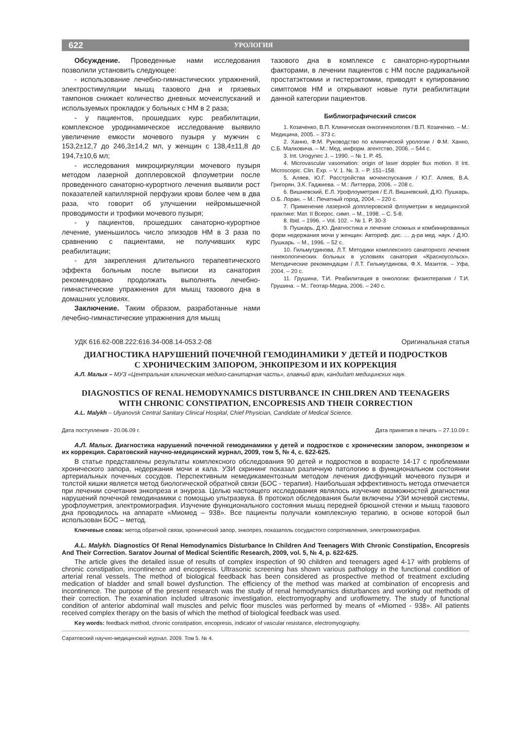622 УРОЛОГИЯ
Обсуждение. Проведенные нами исследования позволили установить следующее:
- использование лечебно-гимнастических упражнений, электростимуляции мышц тазового дна и грязевых тампонов снижает количество дневных мочеиспусканий и используемых прокладок у больных с НМ в 2 раза;
- у пациентов, прошедших курс реабилитации, комплексное уродинамическое исследование выявило увеличение емкости мочевого пузыря у мужчин с 153,2±12,7 до 246,3±14,2 мл, у женщин с 138,4±11,8 до 194,7±10,6 мл;
- исследования микроциркуляции мочевого пузыря методом лазерной допплеровской флоуметрии после проведенного санаторно-курортного лечения выявили рост показателей капиллярной перфузии крови более чем в два раза, что говорит об улучшении нейромышечной проводимости и трофики мочевого пузыря;
- у пациентов, прошедших санаторно-курортное лечение, уменьшилось число эпизодов НМ в 3 раза по сравнению с пациентами, не получивших курс реабилитации;
- для закрепления длительного терапевтического эффекта больным после выписки из санатория рекомендовано продолжать выполнять лечебно-гимнастические упражнения для мышц тазового дна в домашних условиях.
Заключение. Таким образом, разработанные нами лечебно-гимнастические упражнения для мышц
тазового дна в комплексе с санаторно-курортными факторами, в лечении пациентов с НМ после радикальной простатэктомии и гистерэктомии, приводят к купированию симптомов НМ и открывают новые пути реабилитации данной категории пациентов.
Библиографический список
1. Козаченко, В.П. Клиническая онкогинекология / В.П. Козаченко. – М.: Медицина, 2005. – 373 с.
2. Ханно, Ф.М. Руководство по клинической урологии / Ф.М. Ханно, С.Б. Малковича. – М.: Мед. информ. агентство, 2006. – 544 с.
3. Int. Urogynec J. – 1990. – № 1. P. 45.
4. Microvascular vasomation: origin of laser doppler flux motion. II Int. Microscopic. Clin. Exp. – V. 1. №. 3. – P. 151–158.
5. Аляев, Ю.Г. Расстройства мочеиспускания / Ю.Г. Аляев, В.А. Григорян, З.К. Гаджиева. – М.: Литтерра, 2006. – 208 с.
6. Вишневский, Е.Л. Урофлоуметрия / Е.Л. Вишневский, Д.Ю. Пушкарь, О.Б. Лоран. – М.: Печатный город, 2004. – 220 с.
7. Применение лазерной допплеровской флоуметрии в медицинской практике: Мат. II Всерос. симп. – М., 1998. – С. 5-8.
8. Ibid. – 1996. – Vol. 102. – № 1. P. 30-3
9. Пушкарь, Д.Ю. Диагностика и лечение сложных и комбинированных форм недержания мочи у женщин: Автореф. дис. … д-ра мед. наук. / Д.Ю. Пушкарь. – М., 1996. – 52 с.
10. Гильмутдинова, Л.Т. Методики комплексного санаторного лечения гинекологических больных в условиях санатория «Красноусольск». Методические рекомендации / Л.Т. Гильмутдинова, Ф.Х. Мазитов. – Уфа, 2004. – 20 с.
11. Грушина, Т.И. Реабилитация в онкологии: физиотерапия / Т.И. Грушина. – М.: Геотар-Медиа, 2006. – 240 с.
УДК 616.62-008.222:616.34-008.14-053.2-08 Оригинальная статья
ДИАГНОСТИКА НАРУШЕНИЙ ПОЧЕЧНОЙ ГЕМОДИНАМИКИ У ДЕТЕЙ И ПОДРОСТКОВ
С ХРОНИЧЕСКИМ ЗАПОРОМ, ЭНКОПРЕЗОМ И ИХ КОРРЕКЦИЯ
А.Л. Малых – МУЗ «Центральная клиническая медико-санитарная часть», главный врач, кандидат медицинских наук.
DIAGNOSTICS OF RENAL HEMODYNAMICS DISTURBANCE IN CHILDREN AND TEENAGERS
WITH CHRONIC CONSTIPATION, ENCOPRESIS AND THEIR CORRECTION
A.L. Malykh – Ulyanovsk Central Sanitary Clinical Hospital, Chief Physician, Candidate of Medical Science.
Дата поступления - 20.06.09 г. Дата принятия в печать – 27.10.09 г.
А.Л. Малых. Диагностика нарушений почечной гемодинамики у детей и подростков с хроническим запором, энкопрезом и их коррекция. Саратовский научно-медицинский журнал, 2009, том 5, № 4, с. 622-625.
В статье представлены результаты комплексного обследования 90 детей и подростков в возрасте 14-17 с проблемами хронического запора, недержания мочи и кала. УЗИ скрининг показал различную патологию в функциональном состоянии артериальных почечных сосудов. Перспективным немедикаментозным методом лечения дисфункций мочевого пузыря и толстой кишки является метод биологической обратной связи (БОС - терапия). Наибольшая эффективность метода отмечается при лечении сочетания энкопреза и энуреза. Целью настоящего исследования являлось изучение возможностей диагностики нарушений почечной гемодинамики с помощью ультразвука. В протокол обследования были включены УЗИ мочевой системы, урофлоуметрия, электромиография. Изучение функционального состояния мышц передней брюшной стенки и мышц тазового дна проводилось на аппарате «Миомед – 938». Все пациенты получали комплексную терапию, в основе которой был использован БОС – метод.
Ключевые слова: метод обратной связи, хронический запор, энкопрез, показатель сосудистого сопротивления, электромиография.
A.L. Malykh. Diagnostics Of Renal Hemodynamics Disturbance In Children And Teenagers With Chronic Constipation, Encopresis And Their Correction. Saratov Journal of Medical Scientific Research, 2009, vol. 5, № 4, p. 622-625.
The article gives the detailed issue of results of complex inspection of 90 children and teenagers aged 4-17 with problems of chronic constipation, incontinence and encopresis. Ultrasonic screening has shown various pathology in the functional condition of arterial renal vessels. The method of biological feedback has been considered as prospective method of treatment excluding medication of bladder and small bowel dysfunction. The efficiency of the method was marked at combination of encopresis and incontinence. The purpose of the present research was the study of renal hemodynamics disturbances and working out methods of their correction. The examination included ultrasonic investigation, electromyography and uroflowmetry. The study of functional condition of anterior abdominal wall muscles and pelvic floor muscles was performed by means of «Miomed - 938». All patients received complex therapy on the basis of which the method of biological feedback was used.
Key words: feedback method, chronic constipation, encopresis, indicator of vascular resistance, electromyography.
Саратовский научно-медицинский журнал. 2009. Том 5. № 4.